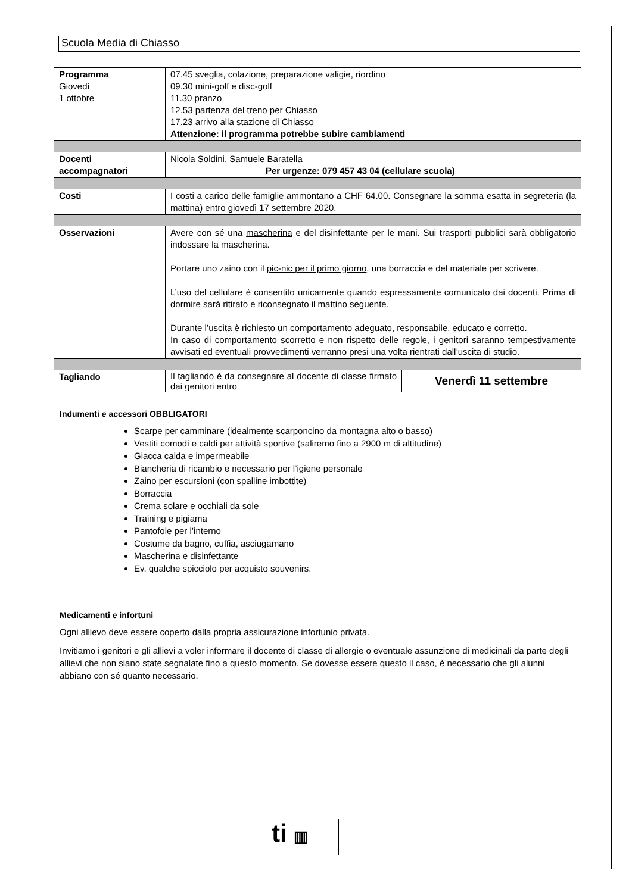Scuola Media di Chiasso
| Programma Giovedì 1 ottobre | 07.45 sveglia, colazione, preparazione valigie, riordino 09.30 mini-golf e disc-golf 11.30 pranzo 12.53 partenza del treno per Chiasso 17.23 arrivo alla stazione di Chiasso Attenzione: il programma potrebbe subire cambiamenti | |
| Docenti accompagnatori | Nicola Soldini, Samuele Baratella Per urgenze: 079 457 43 04 (cellulare scuola) | |
| Costi | I costi a carico delle famiglie ammontano a CHF 64.00. Consegnare la somma esatta in segreteria (la mattina) entro giovedì 17 settembre 2020. | |
| Osservazioni | Avere con sé una mascherina e del disinfettante per le mani. Sui trasporti pubblici sarà obbligatorio indossare la mascherina. Portare uno zaino con il pic-nic per il primo giorno , una borraccia e del materiale per scrivere. L’uso del cellulare è consentito unicamente quando espressamente comunicato dai docenti. Prima di dormire sarà ritirato e riconsegnato il mattino seguente. Durante l’uscita è richiesto un comportamento adeguato, responsabile, educato e corretto. In caso di comportamento scorretto e non rispetto delle regole, i genitori saranno tempestivamente avvisati ed eventuali provvedimenti verranno presi una volta rientrati dall’uscita di studio. | |
| Tagliando | Il tagliando è da consegnare al docente di classe firmato dai genitori entro | Venerdì 11 settembre |
Indumenti e accessori OBBLIGATORI
Scarpe per camminare (idealmente scarponcino da montagna alto o basso)
Vestiti comodi e caldi per attività sportive (saliremo fino a 2900 m di altitudine)
Giacca calda e impermeabile
Biancheria di ricambio e necessario per l’igiene personale
Zaino per escursioni (con spalline imbottite)
Borraccia
Crema solare e occhiali da sole
Training e pigiama
Pantofole per l’interno
Costume da bagno, cuffia, asciugamano
Mascherina e disinfettante
Ev. qualche spicciolo per acquisto souvenirs.
Medicamenti e infortuni
Ogni allievo deve essere coperto dalla propria assicurazione infortunio privata.
Invitiamo i genitori e gli allievi a voler informare il docente di classe di allergie o eventuale assunzione di medicinali da parte degli allievi che non siano state segnalate fino a questo momento. Se dovesse essere questo il caso, è necessario che gli alunni abbiano con sé quanto necessario.
ti ▥